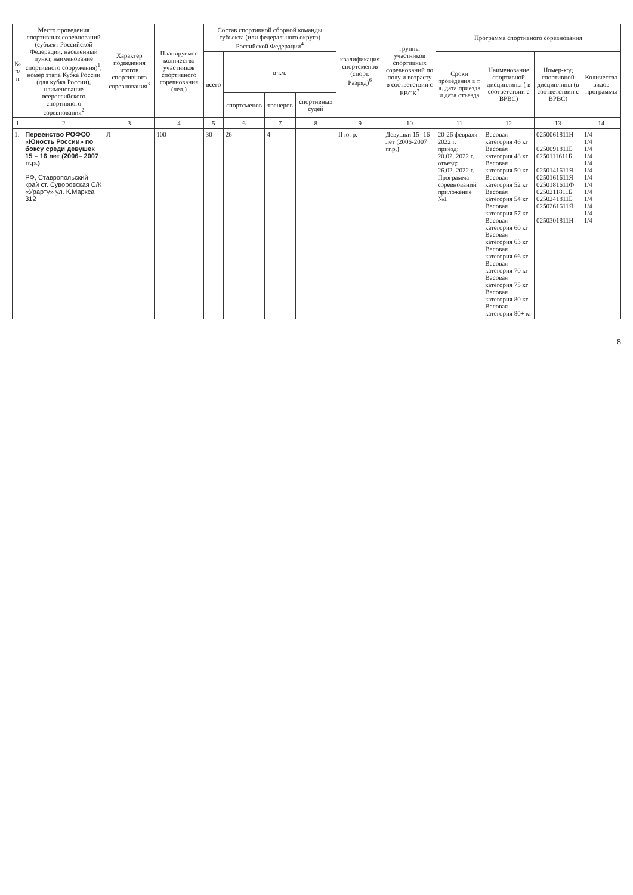| № п/п | Место проведения спортивных соревнований (субъект Российской Федерации, населенный пункт, наименование спортивного сооружения)<sup>1</sup>, номер этапа Кубка России (для кубка России), наименование всероссийского спортивного соревнования<sup>2</sup> | Характер подведения итогов спортивного соревнования<sup>3</sup> | Планируемое количество участников спортивного соревнования (чел.) | Состав спортивной сборной команды субъекта (или федерального округа) Российской Федерации<sup>4</sup> | | | | квалификация спортсменов (спорт. Разряд)<sup>6</sup> | группы участников спортивных соревнований по полу и возрасту в соответствии с ЕВСК<sup>7</sup> | Программа спортивного соревнования | | | |
| --- | --- | --- | --- | --- | --- | --- | --- | --- | --- | --- | --- | --- | --- |
| | | | | всего | в т.ч. | | | | | Сроки проведения в т. ч. дата приезда и дата отъезда | Наименование спортивной дисциплины ( в соответствии с ВРВС) | Номер-код спортивной дисциплины (в соответствии с ВРВС) | Количество видов программы |
| | | | | | спортсменов | тренеров | спортивных судей | | | | | | |
| 1 | 2 | 3 | 4 | 5 | 6 | 7 | 8 | 9 | 10 | 11 | 12 | 13 | 14 |
| 1. | Первенство РОФСО «Юность России» по боксу среди девушек 15 – 16 лет (2006– 2007 гг.р.) РФ, Ставропольский край ст. Суворовская С/К «Урарту» ул. К.Маркса 312 | Л | 100 | 30 | 26 | 4 | - | II ю. р. | Девушки 15 -16 лет (2006-2007 гг.р.) | 20-26 февраля 2022 г. приезд: 20.02. 2022 г. отъезд: 26.02. 2022 г. Программа соревнований приложение №1 | Весовая категория 46 кг Весовая категория 48 кг Весовая категория 50 кг Весовая категория 52 кг Весовая категория 54 кг Весовая категория 57 кг Весовая категория 60 кг Весовая категория 63 кг Весовая категория 66 кг Весовая категория 70 кг Весовая категория 75 кг Весовая категория 80 кг Весовая категория 80+ кг | 0250061811Н 0250091811Б 0250111611Б 0250141611Я 0250161611Я 0250181611Ф 0250211811Б 0250241811Б 0250261611Я 0250301811Н | 1/4 1/4 1/4 1/4 1/4 1/4 1/4 1/4 1/4 1/4 1/4 1/4 1/4 |
8